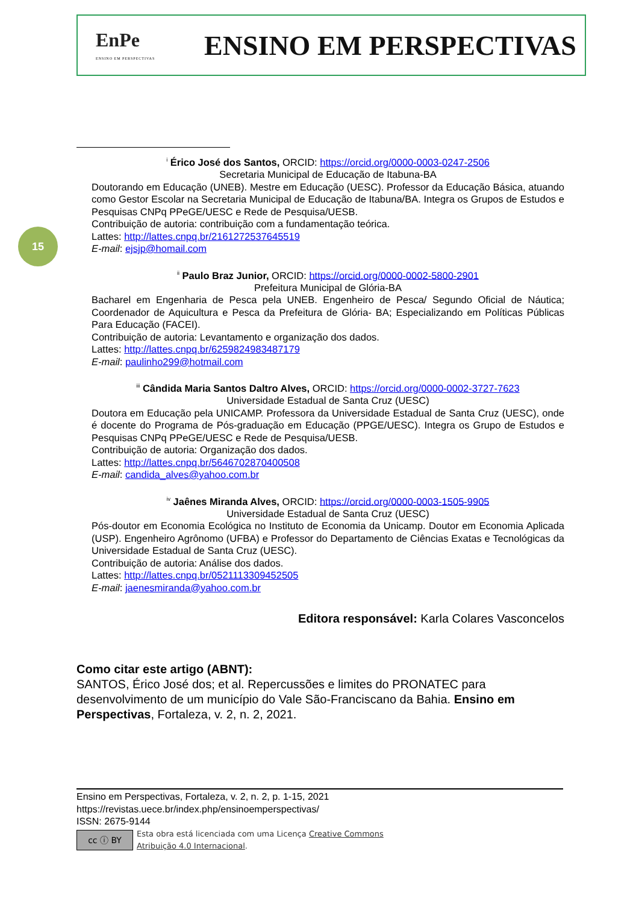EnPe
ENSINO EM PERSPECTIVAS
ENSINO EM PERSPECTIVAS
15
<sup>i</sup> Érico José dos Santos, ORCID: https://orcid.org/0000-0003-0247-2506
Secretaria Municipal de Educação de Itabuna-BA
Doutorando em Educação (UNEB). Mestre em Educação (UESC). Professor da Educação Básica, atuando como Gestor Escolar na Secretaria Municipal de Educação de Itabuna/BA. Integra os Grupos de Estudos e Pesquisas CNPq PPeGE/UESC e Rede de Pesquisa/UESB.
Contribuição de autoria: contribuição com a fundamentação teórica.
Lattes: http://lattes.cnpq.br/2161272537645519
E-mail: ejsjp@homail.com
<sup>ii</sup> Paulo Braz Junior, ORCID: https://orcid.org/0000-0002-5800-2901
Prefeitura Municipal de Glória-BA
Bacharel em Engenharia de Pesca pela UNEB. Engenheiro de Pesca/ Segundo Oficial de Náutica; Coordenador de Aquicultura e Pesca da Prefeitura de Glória- BA; Especializando em Políticas Públicas Para Educação (FACEI).
Contribuição de autoria: Levantamento e organização dos dados.
Lattes: http://lattes.cnpq.br/6259824983487179
E-mail: paulinho299@hotmail.com
<sup>iii</sup> Cândida Maria Santos Daltro Alves, ORCID: https://orcid.org/0000-0002-3727-7623
Universidade Estadual de Santa Cruz (UESC)
Doutora em Educação pela UNICAMP. Professora da Universidade Estadual de Santa Cruz (UESC), onde é docente do Programa de Pós-graduação em Educação (PPGE/UESC). Integra os Grupo de Estudos e Pesquisas CNPq PPeGE/UESC e Rede de Pesquisa/UESB.
Contribuição de autoria: Organização dos dados.
Lattes: http://lattes.cnpq.br/5646702870400508
E-mail: candida_alves@yahoo.com.br
<sup>iv</sup> Jaênes Miranda Alves, ORCID: https://orcid.org/0000-0003-1505-9905
Universidade Estadual de Santa Cruz (UESC)
Pós-doutor em Economia Ecológica no Instituto de Economia da Unicamp. Doutor em Economia Aplicada (USP). Engenheiro Agrônomo (UFBA) e Professor do Departamento de Ciências Exatas e Tecnológicas da Universidade Estadual de Santa Cruz (UESC).
Contribuição de autoria: Análise dos dados.
Lattes: http://lattes.cnpq.br/0521113309452505
E-mail: jaenesmiranda@yahoo.com.br
Editora responsável: Karla Colares Vasconcelos
Como citar este artigo (ABNT):
SANTOS, Érico José dos; et al. Repercussões e limites do PRONATEC para desenvolvimento de um município do Vale São-Franciscano da Bahia. Ensino em Perspectivas, Fortaleza, v. 2, n. 2, 2021.
Ensino em Perspectivas, Fortaleza, v. 2, n. 2, p. 1-15, 2021
https://revistas.uece.br/index.php/ensinoemperspectivas/
ISSN: 2675-9144
cc ⓘ BY
Esta obra está licenciada com uma Licença Creative Commons
Atribuição 4.0 Internacional.